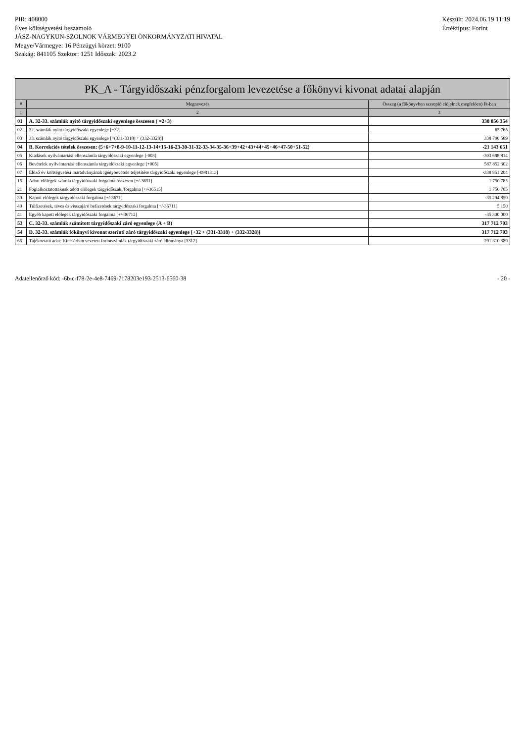PIR: 408000
Éves költségvetési beszámoló
JÁSZ-NAGYKUN-SZOLNOK VÁRMEGYEI ÖNKORMÁNYZATI HIVATAL
Megye/Vármegye: 16 Pénzügyi körzet: 9100
Szakág: 841105 Szektor: 1251 Időszak: 2023.2
Készült: 2024.06.19 11:19
Értéktípus: Forint
| PK_A - Tárgyidőszaki pénzforgalom levezetése a főkönyvi kivonat adatai alapján | | |
| --- | --- | --- |
| # | Megnevezés | Összeg (a főkönyvben szereplő előjelnek megfelően) Ft-ban |
| 1 | 2 | 3 |
| 01 | A. 32-33. számlák nyitó tárgyidőszaki egyenlege összesen ( =2+3) | 338 856 354 |
| 02 | 32. számlák nyitó tárgyidőszaki egyenlege [+32] | 65 765 |
| 03 | 33. számlák nyitó tárgyidőszaki egyenlege [+(331-3318) + (332-3328)] | 338 790 589 |
| 04 | B. Korrekciós tételek összesen: (5+6+7+8-9-10-11-12-13-14+15-16-23-30-31-32-33-34-35-36+39+42+43+44+45+46+47-50+51-52) | -21 143 651 |
| 05 | Kiadások nyilvántartási ellenszámla tárgyidőszaki egyenlege [-003] | -303 688 814 |
| 06 | Bevételek nyilvántartási ellenszámla tárgyidőszaki egyenlege [+005] | 587 852 302 |
| 07 | Előző év költségvetési maradványának igénybevétele teljesítése tárgyidőszaki egyenlege [-0981313] | -338 851 204 |
| 16 | Adott előlegek számla tárgyidőszaki forgalma összesen [+/-3651] | 1 750 785 |
| 21 | Foglalkoztatottaknak adott előlegek tárgyidőszaki forgalma [+/-36515] | 1 750 785 |
| 39 | Kapott előlegek tárgyidőszaki forgalma [+/-3671] | -35 294 850 |
| 40 | Túlfizetések, téves és visszajáró befizetések tárgyidőszaki forgalma [+/-36711] | 5 150 |
| 41 | Egyéb kapott előlegek tárgyidőszaki forgalma [+/-36712] | -35 300 000 |
| 53 | C. 32-33. számlák számított tárgyidőszaki záró egyenlege (A + B) | 317 712 703 |
| 54 | D. 32-33. számlák főkönyvi kivonat szerinti záró tárgyidőszaki egyenlege [+32 + (331-3318) + (332-3328)] | 317 712 703 |
| 66 | Tájékoztató adat: Kincsárban vezetett forintszámlák tárgyidőszaki záró állománya [3312] | 291 310 389 |
Adatellenőrző kód: -6b-c-f78-2e-4e8-7469-7178203e193-2513-6560-38
- 20 -